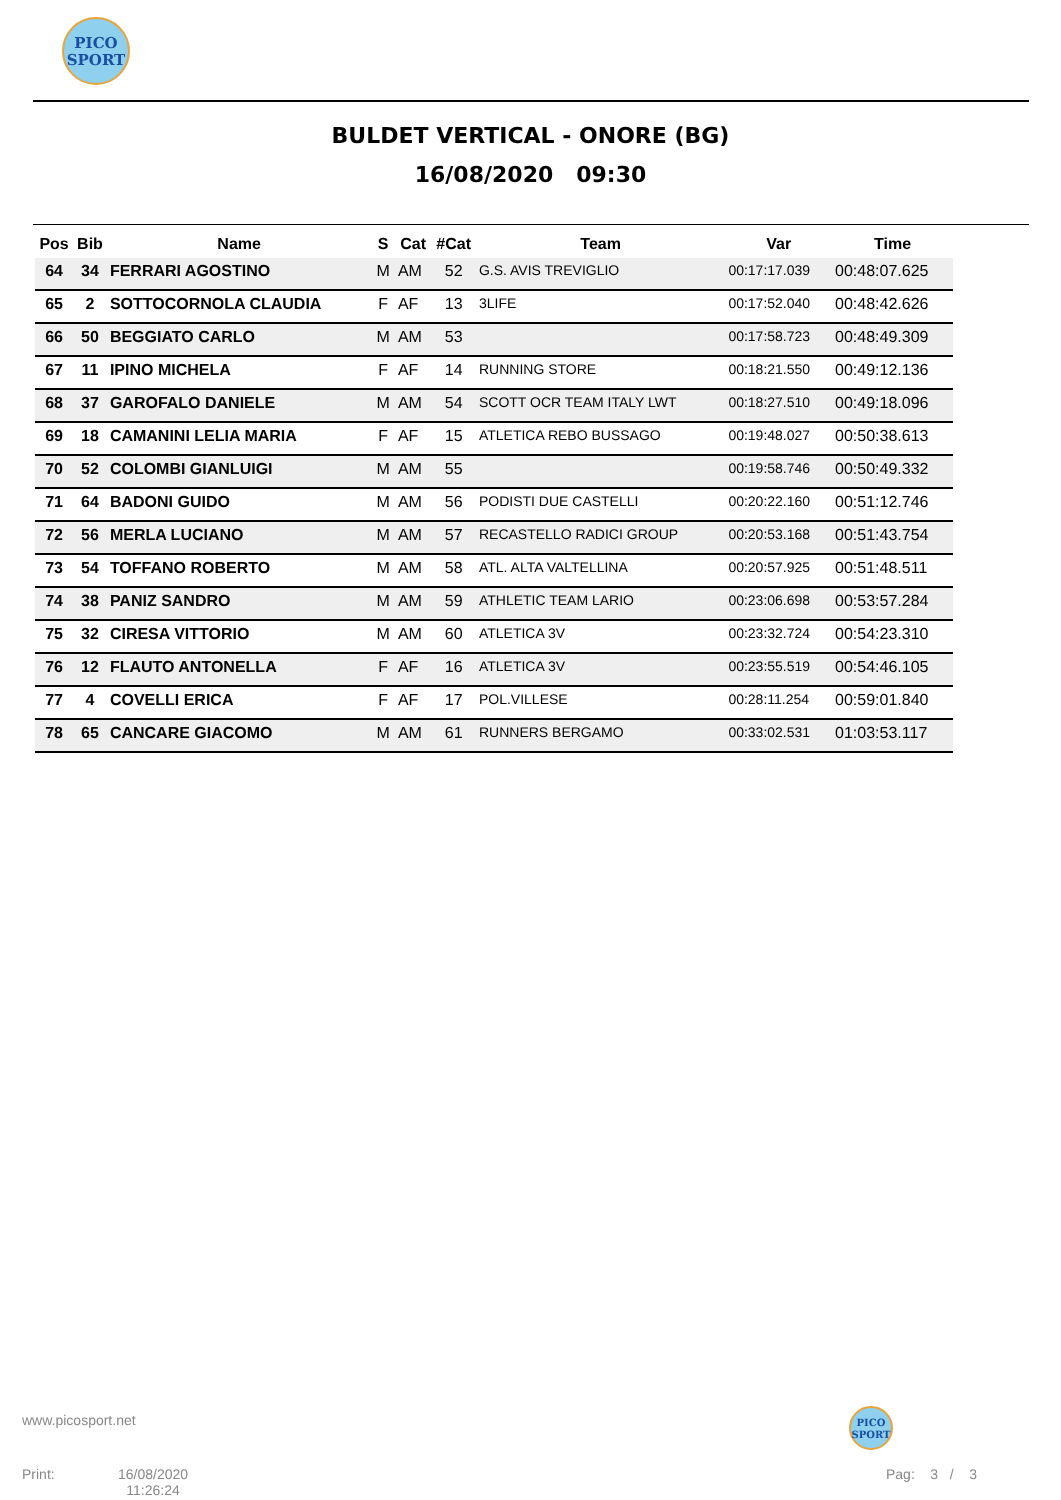PICO
SPORT
BULDET VERTICAL - ONORE (BG)
16/08/2020 09:30
| Pos | Bib | Name | S | Cat | #Cat | Team | Var | Time |
| --- | --- | --- | --- | --- | --- | --- | --- | --- |
| 64 | 34 | FERRARI AGOSTINO | M | AM | 52 | G.S. AVIS TREVIGLIO | 00:17:17.039 | 00:48:07.625 |
| 65 | 2 | SOTTOCORNOLA CLAUDIA | F | AF | 13 | 3LIFE | 00:17:52.040 | 00:48:42.626 |
| 66 | 50 | BEGGIATO CARLO | M | AM | 53 | | 00:17:58.723 | 00:48:49.309 |
| 67 | 11 | IPINO MICHELA | F | AF | 14 | RUNNING STORE | 00:18:21.550 | 00:49:12.136 |
| 68 | 37 | GAROFALO DANIELE | M | AM | 54 | SCOTT OCR TEAM ITALY LWT | 00:18:27.510 | 00:49:18.096 |
| 69 | 18 | CAMANINI LELIA MARIA | F | AF | 15 | ATLETICA REBO BUSSAGO | 00:19:48.027 | 00:50:38.613 |
| 70 | 52 | COLOMBI GIANLUIGI | M | AM | 55 | | 00:19:58.746 | 00:50:49.332 |
| 71 | 64 | BADONI GUIDO | M | AM | 56 | PODISTI DUE CASTELLI | 00:20:22.160 | 00:51:12.746 |
| 72 | 56 | MERLA LUCIANO | M | AM | 57 | RECASTELLO RADICI GROUP | 00:20:53.168 | 00:51:43.754 |
| 73 | 54 | TOFFANO ROBERTO | M | AM | 58 | ATL. ALTA VALTELLINA | 00:20:57.925 | 00:51:48.511 |
| 74 | 38 | PANIZ SANDRO | M | AM | 59 | ATHLETIC TEAM LARIO | 00:23:06.698 | 00:53:57.284 |
| 75 | 32 | CIRESA VITTORIO | M | AM | 60 | ATLETICA 3V | 00:23:32.724 | 00:54:23.310 |
| 76 | 12 | FLAUTO ANTONELLA | F | AF | 16 | ATLETICA 3V | 00:23:55.519 | 00:54:46.105 |
| 77 | 4 | COVELLI ERICA | F | AF | 17 | POL.VILLESE | 00:28:11.254 | 00:59:01.840 |
| 78 | 65 | CANCARE GIACOMO | M | AM | 61 | RUNNERS BERGAMO | 00:33:02.531 | 01:03:53.117 |
www.picosport.net
PICO
SPORT
Print:
16/08/2020
11:26:24
Pag: 3 / 3